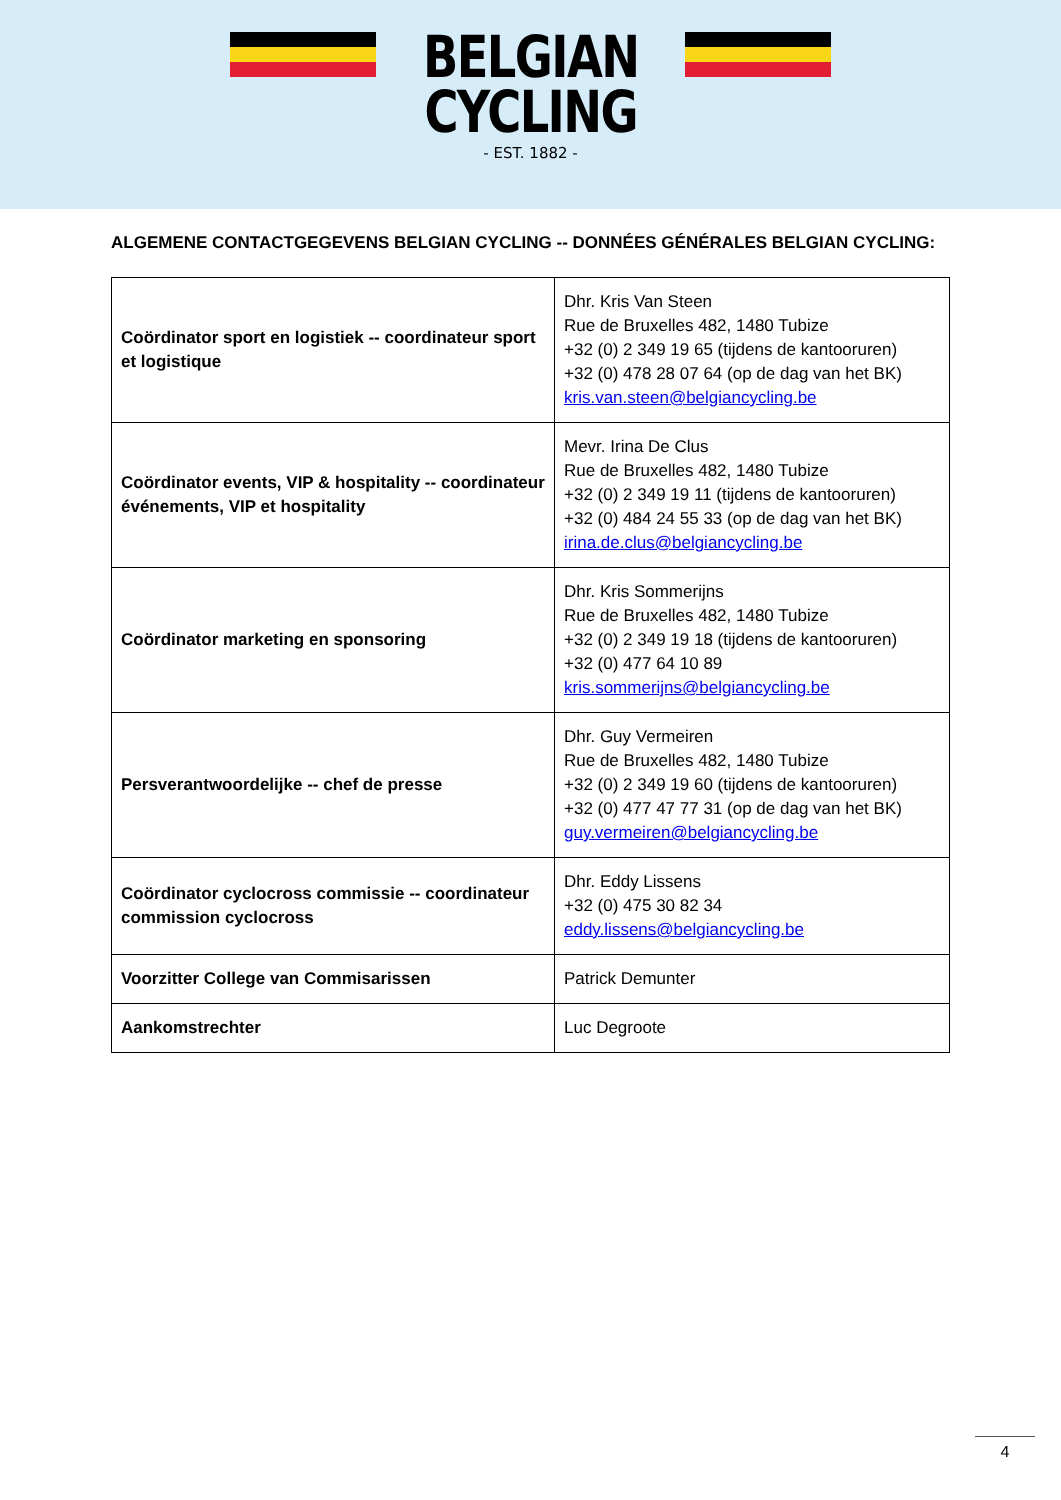BELGIAN
CYCLING
- EST. 1882 -
ALGEMENE CONTACTGEGEVENS BELGIAN CYCLING -- DONNÉES GÉNÉRALES BELGIAN CYCLING:
| Coördinator sport en logistiek -- coordinateur sport et logistique | Dhr. Kris Van Steen Rue de Bruxelles 482, 1480 Tubize +32 (0) 2 349 19 65 (tijdens de kantooruren) +32 (0) 478 28 07 64 (op de dag van het BK) kris.van.steen@belgiancycling.be |
| Coördinator events, VIP & hospitality -- coordinateur événements, VIP et hospitality | Mevr. Irina De Clus Rue de Bruxelles 482, 1480 Tubize +32 (0) 2 349 19 11 (tijdens de kantooruren) +32 (0) 484 24 55 33 (op de dag van het BK) irina.de.clus@belgiancycling.be |
| Coördinator marketing en sponsoring | Dhr. Kris Sommerijns Rue de Bruxelles 482, 1480 Tubize +32 (0) 2 349 19 18 (tijdens de kantooruren) +32 (0) 477 64 10 89 kris.sommerijns@belgiancycling.be |
| Persverantwoordelijke -- chef de presse | Dhr. Guy Vermeiren Rue de Bruxelles 482, 1480 Tubize +32 (0) 2 349 19 60 (tijdens de kantooruren) +32 (0) 477 47 77 31 (op de dag van het BK) guy.vermeiren@belgiancycling.be |
| Coördinator cyclocross commissie -- coordinateur commission cyclocross | Dhr. Eddy Lissens +32 (0) 475 30 82 34 eddy.lissens@belgiancycling.be |
| Voorzitter College van Commisarissen | Patrick Demunter |
| Aankomstrechter | Luc Degroote |
4